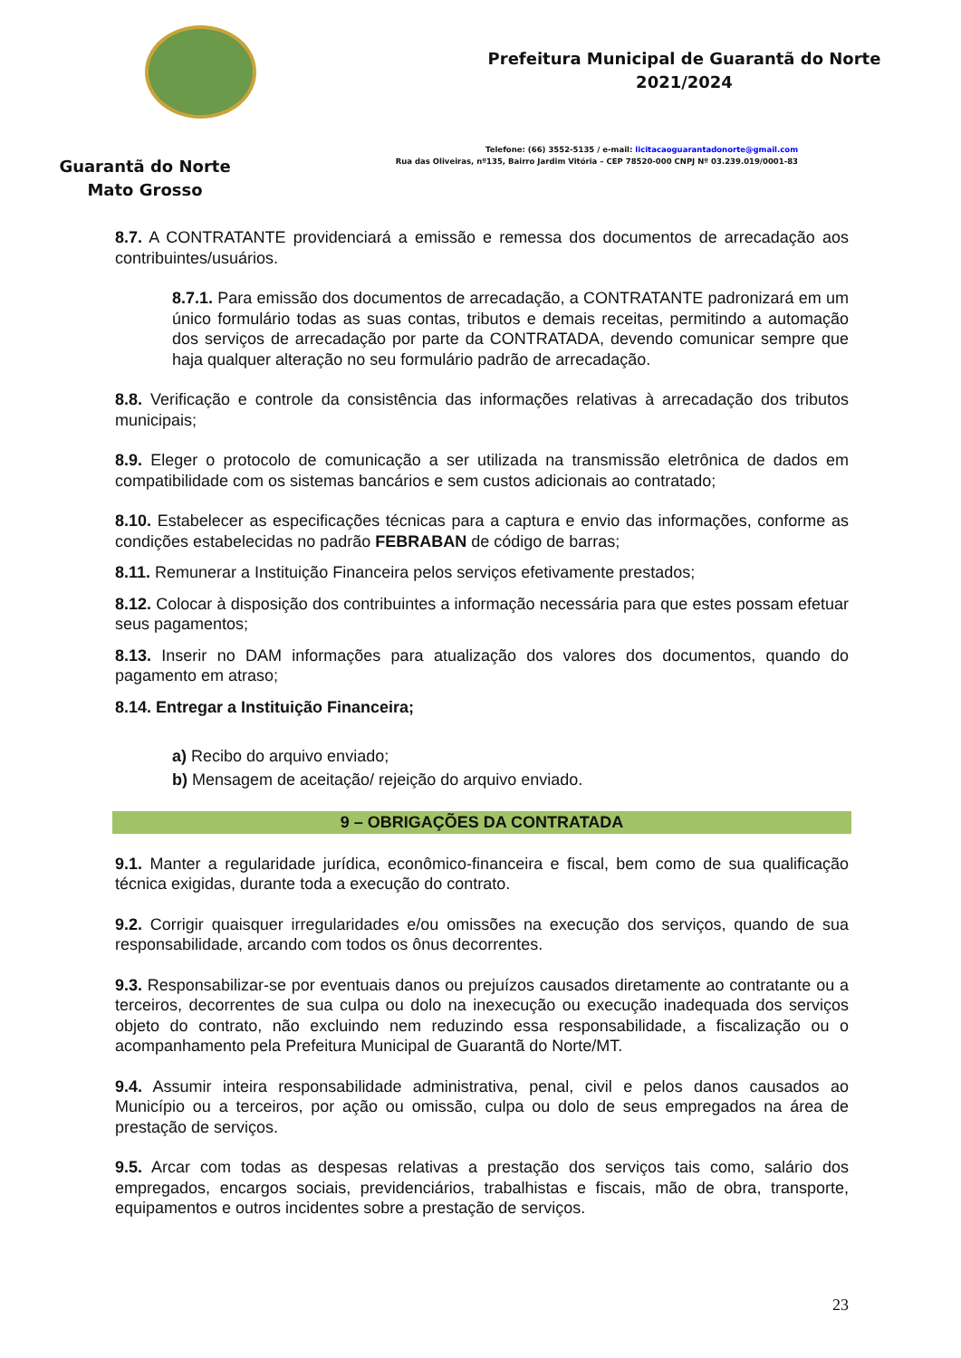Guarantã do Norte
Mato Grosso
Prefeitura Municipal de Guarantã do Norte
2021/2024
Telefone: (66) 3552-5135 / e-mail: licitacaoguarantadonorte@gmail.com
Rua das Oliveiras, nº135, Bairro Jardim Vitória – CEP 78520-000 CNPJ Nº 03.239.019/0001-83
8.7. A CONTRATANTE providenciará a emissão e remessa dos documentos de arrecadação aos contribuintes/usuários.
8.7.1. Para emissão dos documentos de arrecadação, a CONTRATANTE padronizará em um único formulário todas as suas contas, tributos e demais receitas, permitindo a automação dos serviços de arrecadação por parte da CONTRATADA, devendo comunicar sempre que haja qualquer alteração no seu formulário padrão de arrecadação.
8.8. Verificação e controle da consistência das informações relativas à arrecadação dos tributos municipais;
8.9. Eleger o protocolo de comunicação a ser utilizada na transmissão eletrônica de dados em compatibilidade com os sistemas bancários e sem custos adicionais ao contratado;
8.10. Estabelecer as especificações técnicas para a captura e envio das informações, conforme as condições estabelecidas no padrão FEBRABAN de código de barras;
8.11. Remunerar a Instituição Financeira pelos serviços efetivamente prestados;
8.12. Colocar à disposição dos contribuintes a informação necessária para que estes possam efetuar seus pagamentos;
8.13. Inserir no DAM informações para atualização dos valores dos documentos, quando do pagamento em atraso;
8.14. Entregar a Instituição Financeira;
a) Recibo do arquivo enviado;
b) Mensagem de aceitação/ rejeição do arquivo enviado.
9 – OBRIGAÇÕES DA CONTRATADA
9.1. Manter a regularidade jurídica, econômico-financeira e fiscal, bem como de sua qualificação técnica exigidas, durante toda a execução do contrato.
9.2. Corrigir quaisquer irregularidades e/ou omissões na execução dos serviços, quando de sua responsabilidade, arcando com todos os ônus decorrentes.
9.3. Responsabilizar-se por eventuais danos ou prejuízos causados diretamente ao contratante ou a terceiros, decorrentes de sua culpa ou dolo na inexecução ou execução inadequada dos serviços objeto do contrato, não excluindo nem reduzindo essa responsabilidade, a fiscalização ou o acompanhamento pela Prefeitura Municipal de Guarantã do Norte/MT.
9.4. Assumir inteira responsabilidade administrativa, penal, civil e pelos danos causados ao Município ou a terceiros, por ação ou omissão, culpa ou dolo de seus empregados na área de prestação de serviços.
9.5. Arcar com todas as despesas relativas a prestação dos serviços tais como, salário dos empregados, encargos sociais, previdenciários, trabalhistas e fiscais, mão de obra, transporte, equipamentos e outros incidentes sobre a prestação de serviços.
23